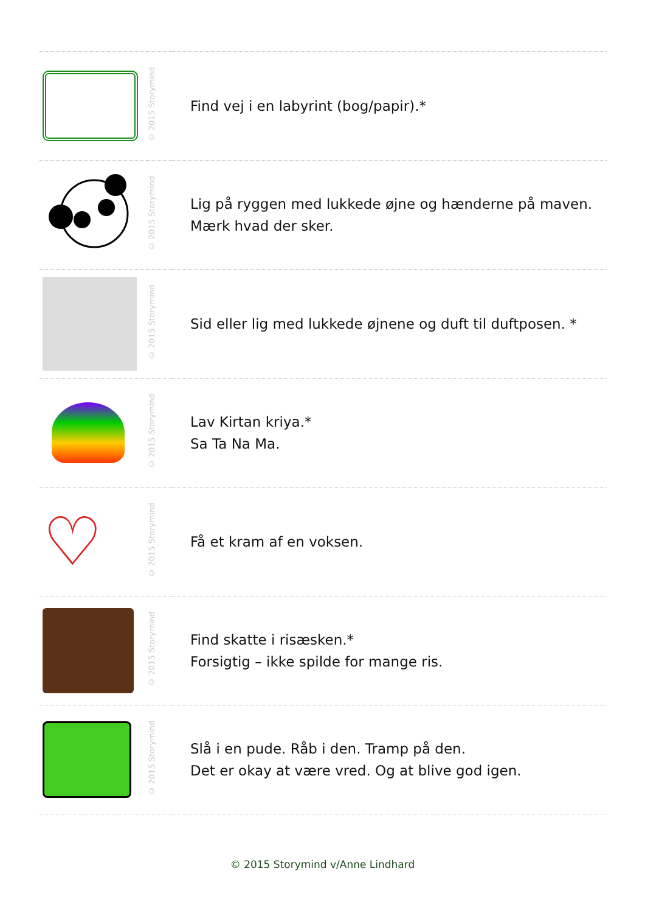| | © 2015 Storymind | Find vej i en labyrint (bog/papir).* |
| | © 2015 Storymind | Lig på ryggen med lukkede øjne og hænderne på maven. Mærk hvad der sker. |
| | © 2015 Storymind | Sid eller lig med lukkede øjnene og duft til duftposen. * |
| | © 2015 Storymind | Lav Kirtan kriya.* Sa Ta Na Ma. |
| ♡ | © 2015 Storymind | Få et kram af en voksen. |
| | © 2015 Storymind | Find skatte i risæsken.* Forsigtig – ikke spilde for mange ris. |
| | © 2015 Storymind | Slå i en pude. Råb i den. Tramp på den. Det er okay at være vred. Og at blive god igen. |
© 2015 Storymind v/Anne Lindhard